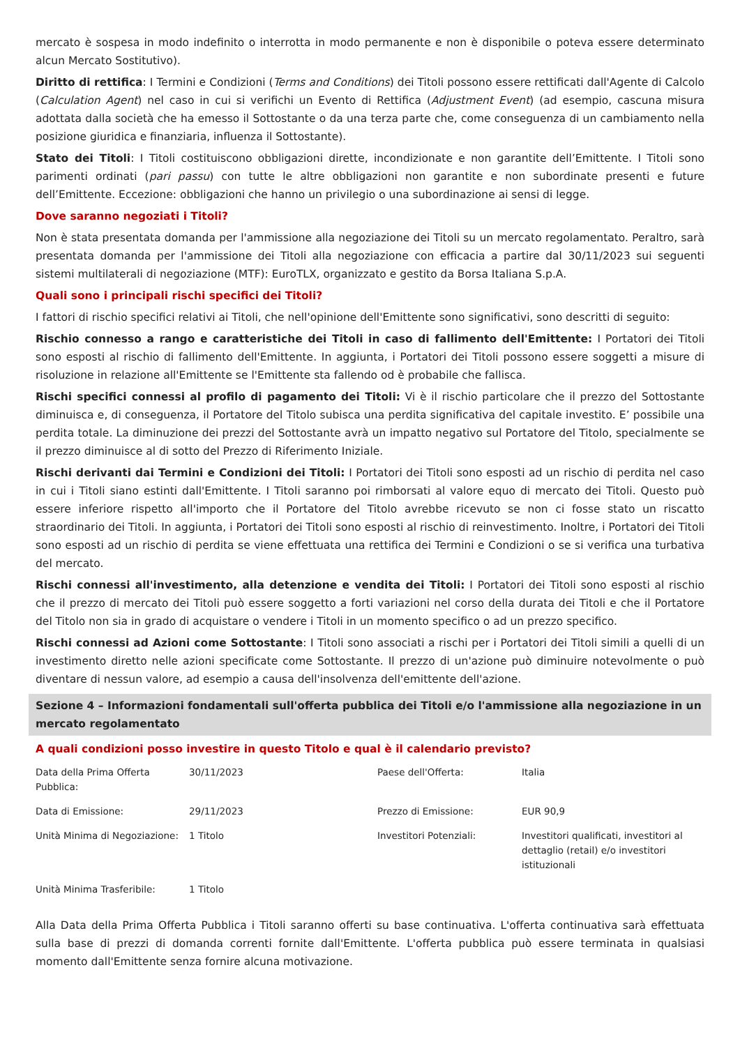mercato è sospesa in modo indefinito o interrotta in modo permanente e non è disponibile o poteva essere determinato alcun Mercato Sostitutivo).
Diritto di rettifica: I Termini e Condizioni (Terms and Conditions) dei Titoli possono essere rettificati dall'Agente di Calcolo (Calculation Agent) nel caso in cui si verifichi un Evento di Rettifica (Adjustment Event) (ad esempio, cascuna misura adottata dalla società che ha emesso il Sottostante o da una terza parte che, come conseguenza di un cambiamento nella posizione giuridica e finanziaria, influenza il Sottostante).
Stato dei Titoli: I Titoli costituiscono obbligazioni dirette, incondizionate e non garantite dell’Emittente. I Titoli sono parimenti ordinati (pari passu) con tutte le altre obbligazioni non garantite e non subordinate presenti e future dell’Emittente. Eccezione: obbligazioni che hanno un privilegio o una subordinazione ai sensi di legge.
Dove saranno negoziati i Titoli?
Non è stata presentata domanda per l'ammissione alla negoziazione dei Titoli su un mercato regolamentato. Peraltro, sarà presentata domanda per l'ammissione dei Titoli alla negoziazione con efficacia a partire dal 30/11/2023 sui seguenti sistemi multilaterali di negoziazione (MTF): EuroTLX, organizzato e gestito da Borsa Italiana S.p.A.
Quali sono i principali rischi specifici dei Titoli?
I fattori di rischio specifici relativi ai Titoli, che nell'opinione dell'Emittente sono significativi, sono descritti di seguito:
Rischio connesso a rango e caratteristiche dei Titoli in caso di fallimento dell'Emittente: I Portatori dei Titoli sono esposti al rischio di fallimento dell'Emittente. In aggiunta, i Portatori dei Titoli possono essere soggetti a misure di risoluzione in relazione all'Emittente se l'Emittente sta fallendo od è probabile che fallisca.
Rischi specifici connessi al profilo di pagamento dei Titoli: Vi è il rischio particolare che il prezzo del Sottostante diminuisca e, di conseguenza, il Portatore del Titolo subisca una perdita significativa del capitale investito. E’ possibile una perdita totale. La diminuzione dei prezzi del Sottostante avrà un impatto negativo sul Portatore del Titolo, specialmente se il prezzo diminuisce al di sotto del Prezzo di Riferimento Iniziale.
Rischi derivanti dai Termini e Condizioni dei Titoli: I Portatori dei Titoli sono esposti ad un rischio di perdita nel caso in cui i Titoli siano estinti dall'Emittente. I Titoli saranno poi rimborsati al valore equo di mercato dei Titoli. Questo può essere inferiore rispetto all'importo che il Portatore del Titolo avrebbe ricevuto se non ci fosse stato un riscatto straordinario dei Titoli. In aggiunta, i Portatori dei Titoli sono esposti al rischio di reinvestimento. Inoltre, i Portatori dei Titoli sono esposti ad un rischio di perdita se viene effettuata una rettifica dei Termini e Condizioni o se si verifica una turbativa del mercato.
Rischi connessi all'investimento, alla detenzione e vendita dei Titoli: I Portatori dei Titoli sono esposti al rischio che il prezzo di mercato dei Titoli può essere soggetto a forti variazioni nel corso della durata dei Titoli e che il Portatore del Titolo non sia in grado di acquistare o vendere i Titoli in un momento specifico o ad un prezzo specifico.
Rischi connessi ad Azioni come Sottostante: I Titoli sono associati a rischi per i Portatori dei Titoli simili a quelli di un investimento diretto nelle azioni specificate come Sottostante. Il prezzo di un'azione può diminuire notevolmente o può diventare di nessun valore, ad esempio a causa dell'insolvenza dell'emittente dell'azione.
Sezione 4 – Informazioni fondamentali sull'offerta pubblica dei Titoli e/o l'ammissione alla negoziazione in un mercato regolamentato
A quali condizioni posso investire in questo Titolo e qual è il calendario previsto?
| Data della Prima Offerta Pubblica: | 30/11/2023 | Paese dell'Offerta: | Italia |
| Data di Emissione: | 29/11/2023 | Prezzo di Emissione: | EUR 90,9 |
| Unità Minima di Negoziazione: | 1 Titolo | Investitori Potenziali: | Investitori qualificati, investitori al dettaglio (retail) e/o investitori istituzionali |
| Unità Minima Trasferibile: | 1 Titolo | | |
Alla Data della Prima Offerta Pubblica i Titoli saranno offerti su base continuativa. L'offerta continuativa sarà effettuata sulla base di prezzi di domanda correnti fornite dall'Emittente. L'offerta pubblica può essere terminata in qualsiasi momento dall'Emittente senza fornire alcuna motivazione.